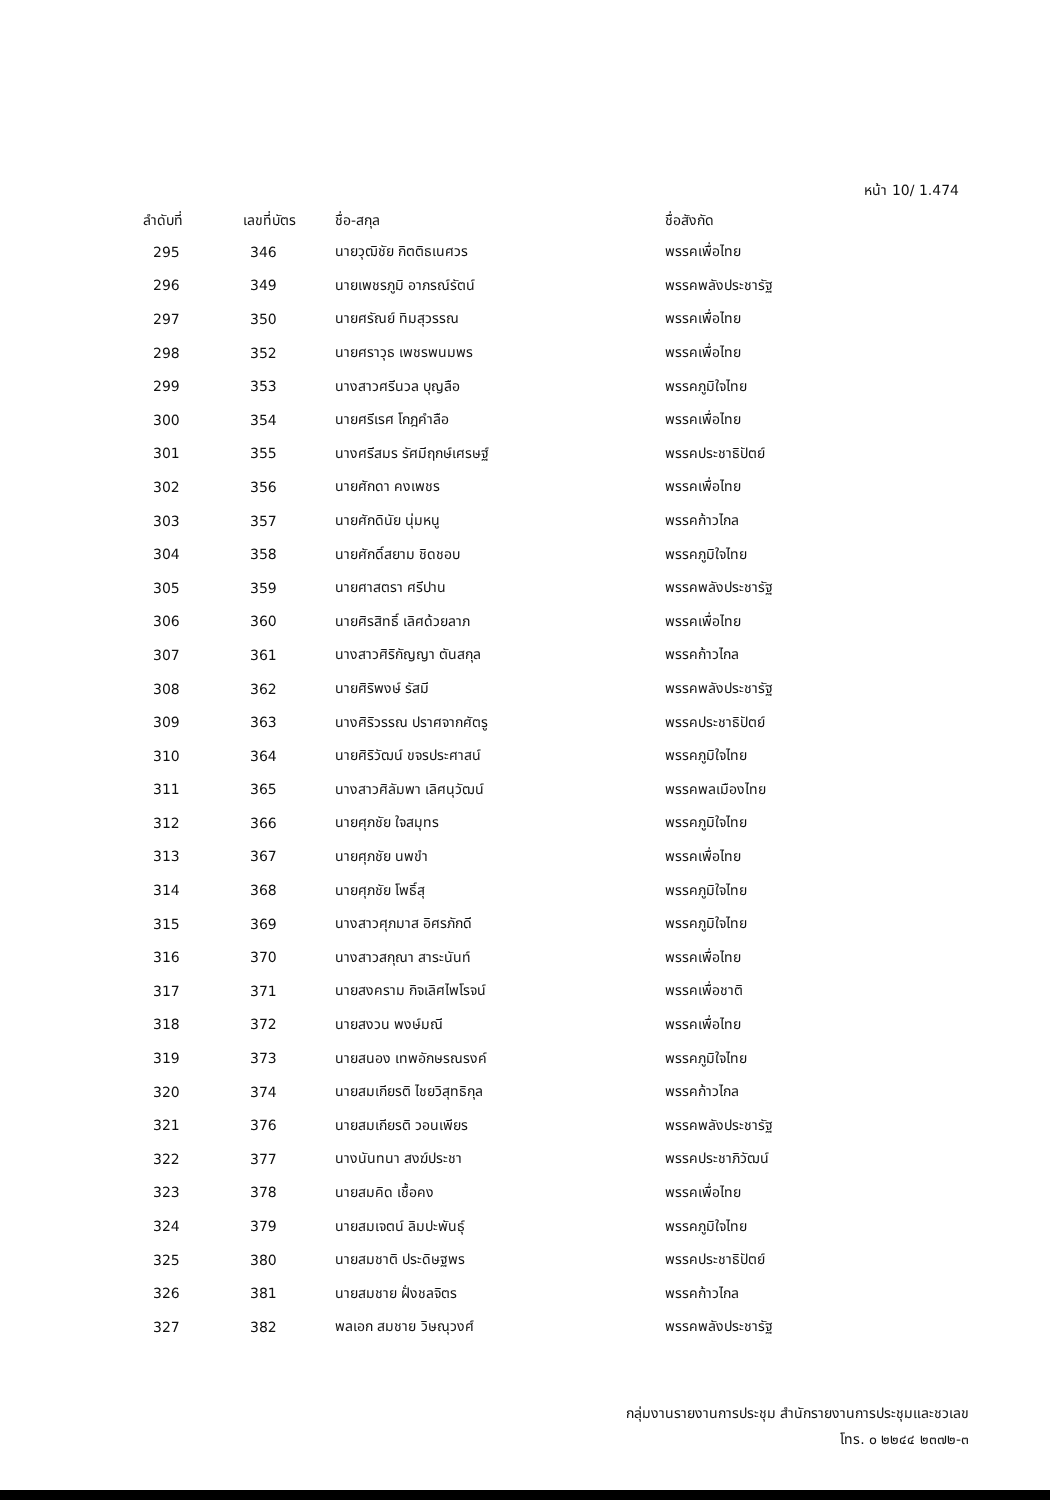หน้า 10/ 1.474
| ลำดับที่ | เลขที่บัตร | ชื่อ-สกุล | ชื่อสังกัด |
| --- | --- | --- | --- |
| 295 | 346 | นายวุฒิชัย กิตติธเนศวร | พรรคเพื่อไทย |
| 296 | 349 | นายเพชรภูมิ อาภรณ์รัตน์ | พรรคพลังประชารัฐ |
| 297 | 350 | นายศรัณย์ ทิมสุวรรณ | พรรคเพื่อไทย |
| 298 | 352 | นายศราวุธ เพชรพนมพร | พรรคเพื่อไทย |
| 299 | 353 | นางสาวศรีนวล บุญลือ | พรรคภูมิใจไทย |
| 300 | 354 | นายศรีเรศ โกฎคำลือ | พรรคเพื่อไทย |
| 301 | 355 | นางศรีสมร รัศมีฤกษ์เศรษฐ์ | พรรคประชาธิปัตย์ |
| 302 | 356 | นายศักดา คงเพชร | พรรคเพื่อไทย |
| 303 | 357 | นายศักดินัย นุ่มหนู | พรรคก้าวไกล |
| 304 | 358 | นายศักดิ์สยาม ชิดชอบ | พรรคภูมิใจไทย |
| 305 | 359 | นายศาสตรา ศรีปาน | พรรคพลังประชารัฐ |
| 306 | 360 | นายศิรสิทธิ์ เลิศด้วยลาภ | พรรคเพื่อไทย |
| 307 | 361 | นางสาวศิริกัญญา ตันสกุล | พรรคก้าวไกล |
| 308 | 362 | นายศิริพงษ์ รัสมี | พรรคพลังประชารัฐ |
| 309 | 363 | นางศิริวรรณ ปราศจากศัตรู | พรรคประชาธิปัตย์ |
| 310 | 364 | นายศิริวัฒน์ ขจรประศาสน์ | พรรคภูมิใจไทย |
| 311 | 365 | นางสาวศิลัมพา เลิศนุวัฒน์ | พรรคพลเมืองไทย |
| 312 | 366 | นายศุภชัย ใจสมุทร | พรรคภูมิใจไทย |
| 313 | 367 | นายศุภชัย นพขำ | พรรคเพื่อไทย |
| 314 | 368 | นายศุภชัย โพธิ์สุ | พรรคภูมิใจไทย |
| 315 | 369 | นางสาวศุภมาส อิศรภักดี | พรรคภูมิใจไทย |
| 316 | 370 | นางสาวสกุณา สาระนันท์ | พรรคเพื่อไทย |
| 317 | 371 | นายสงคราม กิจเลิศไพโรจน์ | พรรคเพื่อชาติ |
| 318 | 372 | นายสงวน พงษ์มณี | พรรคเพื่อไทย |
| 319 | 373 | นายสนอง เทพอักษรณรงค์ | พรรคภูมิใจไทย |
| 320 | 374 | นายสมเกียรติ ไชยวิสุทธิกุล | พรรคก้าวไกล |
| 321 | 376 | นายสมเกียรติ วอนเพียร | พรรคพลังประชารัฐ |
| 322 | 377 | นางนันทนา สงฆ์ประชา | พรรคประชาภิวัฒน์ |
| 323 | 378 | นายสมคิด เชื้อคง | พรรคเพื่อไทย |
| 324 | 379 | นายสมเจตน์ ลิมปะพันธุ์ | พรรคภูมิใจไทย |
| 325 | 380 | นายสมชาติ ประดิษฐพร | พรรคประชาธิปัตย์ |
| 326 | 381 | นายสมชาย ฝั่งชลจิตร | พรรคก้าวไกล |
| 327 | 382 | พลเอก สมชาย วิษณุวงศ์ | พรรคพลังประชารัฐ |
กลุ่มงานรายงานการประชุม สำนักรายงานการประชุมและชวเลข
โทร. ๐ ๒๒๔๔ ๒๓๗๒-๓